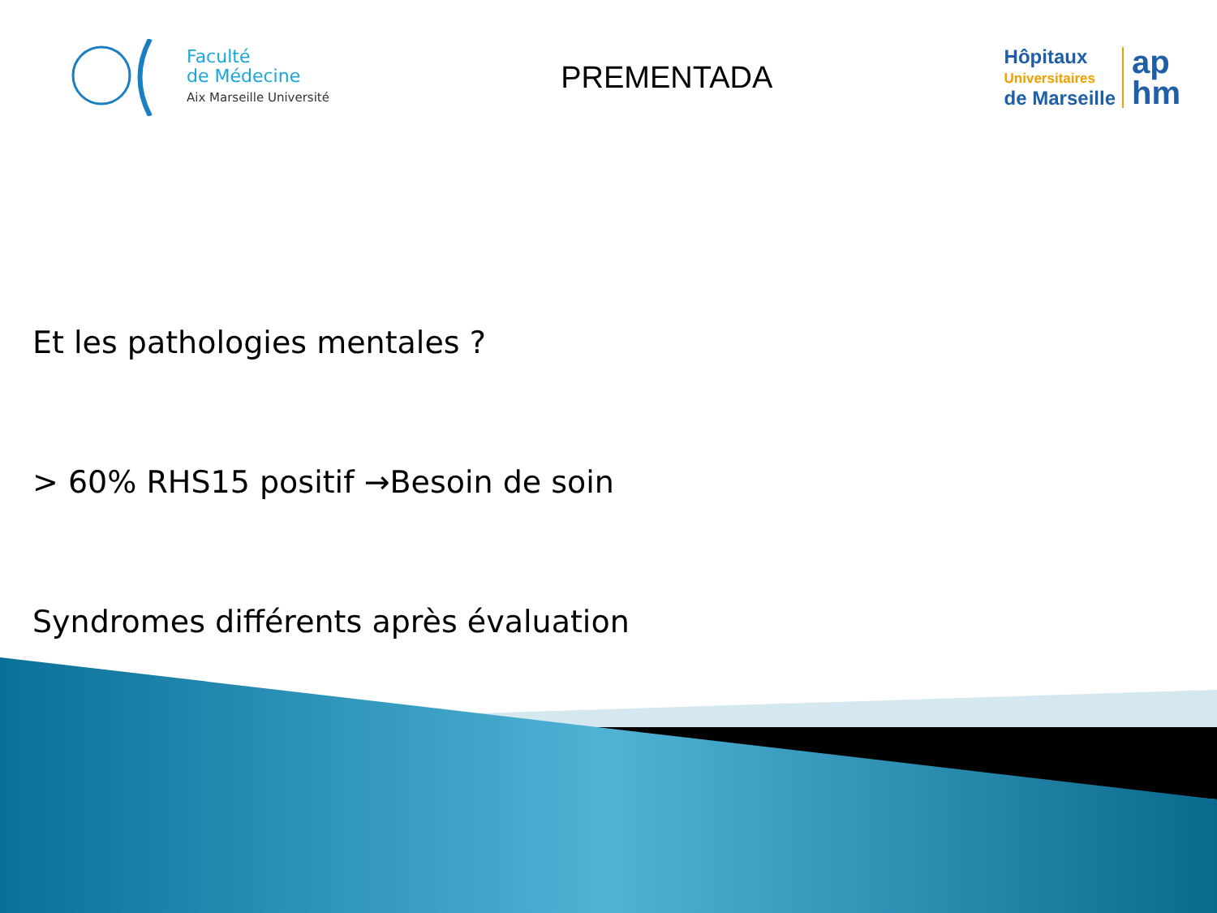Faculté
de Médecine
Aix Marseille Université
PREMENTADA
Hôpitaux
Universitaires
de Marseille
ap
hm
Et les pathologies mentales ?
> 60% RHS15 positif →Besoin de soin
Syndromes différents après évaluation